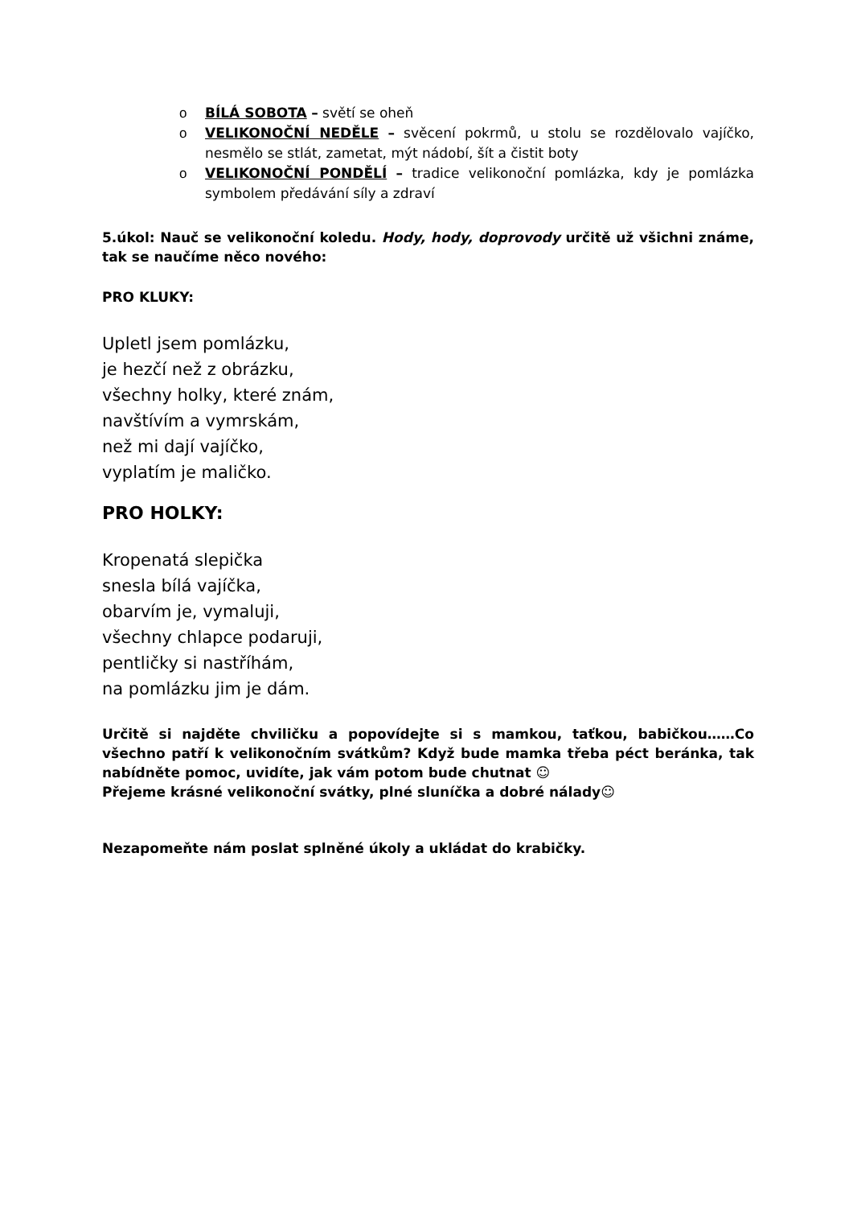o BÍLÁ SOBOTA – světí se oheň
o VELIKONOČNÍ NEDĚLE – svěcení pokrmů, u stolu se rozdělovalo vajíčko, nesmělo se stlát, zametat, mýt nádobí, šít a čistit boty
o VELIKONOČNÍ PONDĚLÍ – tradice velikonoční pomlázka, kdy je pomlázka symbolem předávání síly a zdraví
5.úkol: Nauč se velikonoční koledu. Hody, hody, doprovody určitě už všichni známe, tak se naučíme něco nového:
PRO KLUKY:
Upletl jsem pomlázku,
je hezčí než z obrázku,
všechny holky, které znám,
navštívím a vymrskám,
než mi dají vajíčko,
vyplatím je maličko.
PRO HOLKY:
Kropenatá slepička
snesla bílá vajíčka,
obarvím je, vymaluji,
všechny chlapce podaruji,
pentličky si nastříhám,
na pomlázku jim je dám.
Určitě si najděte chviličku a popovídejte si s mamkou, taťkou, babičkou……Co všechno patří k velikonočním svátkům? Když bude mamka třeba péct beránka, tak nabídněte pomoc, uvidíte, jak vám potom bude chutnat ☺
Přejeme krásné velikonoční svátky, plné sluníčka a dobré nálady☺
Nezapomeňte nám poslat splněné úkoly a ukládat do krabičky.